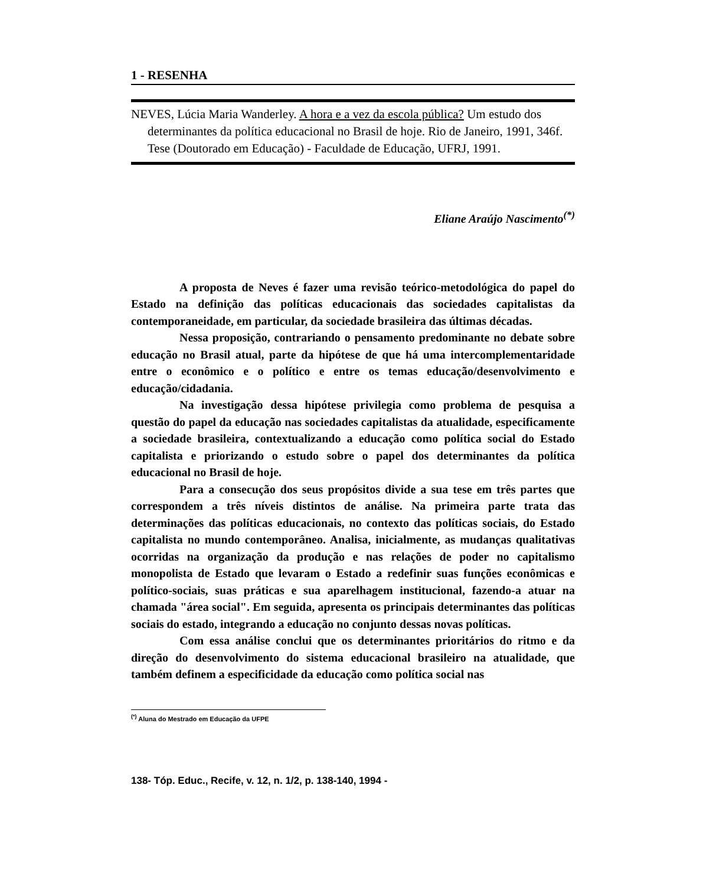1 - RESENHA
NEVES, Lúcia Maria Wanderley. A hora e a vez da escola pública? Um estudo dos determinantes da política educacional no Brasil de hoje. Rio de Janeiro, 1991, 346f. Tese (Doutorado em Educação) - Faculdade de Educação, UFRJ, 1991.
Eliane Araújo Nascimento<sup>(*)</sup>
A proposta de Neves é fazer uma revisão teórico-metodológica do papel do Estado na definição das políticas educacionais das sociedades capitalistas da contemporaneidade, em particular, da sociedade brasileira das últimas décadas.
Nessa proposição, contrariando o pensamento predominante no debate sobre educação no Brasil atual, parte da hipótese de que há uma intercomplementaridade entre o econômico e o político e entre os temas educação/desenvolvimento e educação/cidadania.
Na investigação dessa hipótese privilegia como problema de pesquisa a questão do papel da educação nas sociedades capitalistas da atualidade, especificamente a sociedade brasileira, contextualizando a educação como política social do Estado capitalista e priorizando o estudo sobre o papel dos determinantes da política educacional no Brasil de hoje.
Para a consecução dos seus propósitos divide a sua tese em três partes que correspondem a três níveis distintos de análise. Na primeira parte trata das determinações das políticas educacionais, no contexto das políticas sociais, do Estado capitalista no mundo contemporâneo. Analisa, inicialmente, as mudanças qualitativas ocorridas na organização da produção e nas relações de poder no capitalismo monopolista de Estado que levaram o Estado a redefinir suas funções econômicas e político-sociais, suas práticas e sua aparelhagem institucional, fazendo-a atuar na chamada "área social". Em seguida, apresenta os principais determinantes das políticas sociais do estado, integrando a educação no conjunto dessas novas políticas.
Com essa análise conclui que os determinantes prioritários do ritmo e da direção do desenvolvimento do sistema educacional brasileiro na atualidade, que também definem a especificidade da educação como política social nas
<sup>(*)</sup> Aluna do Mestrado em Educação da UFPE
138- Tóp. Educ., Recife, v. 12, n. 1/2, p. 138-140, 1994 -